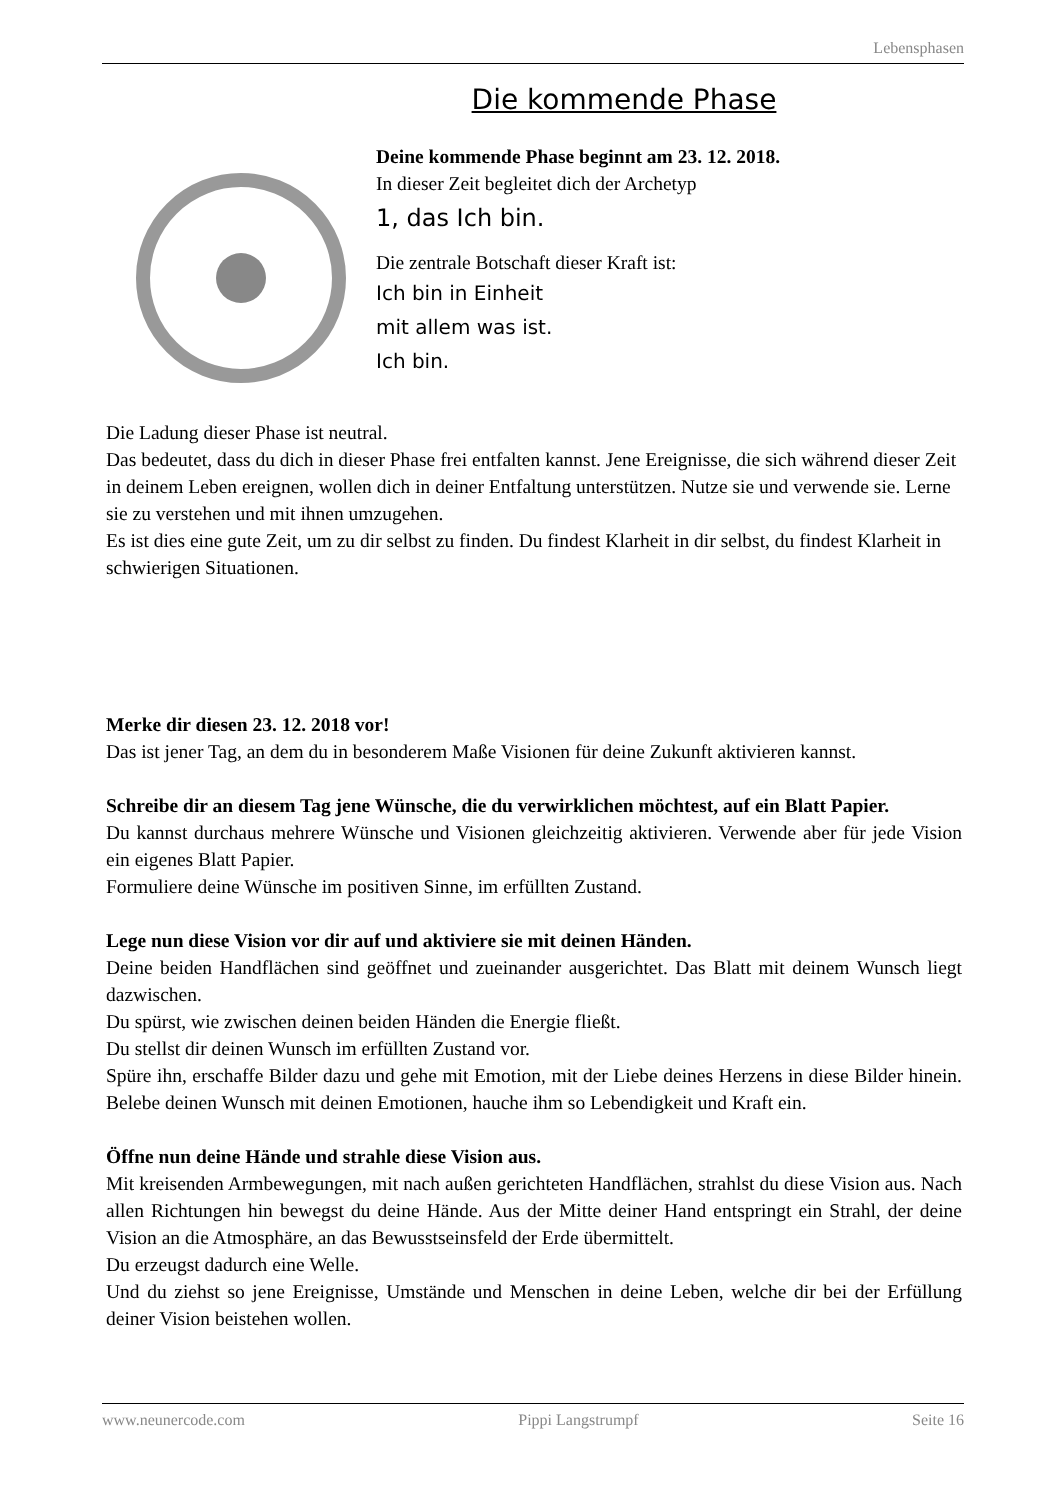Lebensphasen
Die kommende Phase
Deine kommende Phase beginnt am 23. 12. 2018.
In dieser Zeit begleitet dich der Archetyp
1, das Ich bin.
Die zentrale Botschaft dieser Kraft ist:
Ich bin in Einheit
mit allem was ist.
Ich bin.
Die Ladung dieser Phase ist neutral.
Das bedeutet, dass du dich in dieser Phase frei entfalten kannst. Jene Ereignisse, die sich während dieser Zeit in deinem Leben ereignen, wollen dich in deiner Entfaltung unterstützen. Nutze sie und verwende sie. Lerne sie zu verstehen und mit ihnen umzugehen.
Es ist dies eine gute Zeit, um zu dir selbst zu finden. Du findest Klarheit in dir selbst, du findest Klarheit in schwierigen Situationen.
Merke dir diesen 23. 12. 2018 vor!
Das ist jener Tag, an dem du in besonderem Maße Visionen für deine Zukunft aktivieren kannst.
Schreibe dir an diesem Tag jene Wünsche, die du verwirklichen möchtest, auf ein Blatt Papier.
Du kannst durchaus mehrere Wünsche und Visionen gleichzeitig aktivieren. Verwende aber für jede Vision ein eigenes Blatt Papier.
Formuliere deine Wünsche im positiven Sinne, im erfüllten Zustand.
Lege nun diese Vision vor dir auf und aktiviere sie mit deinen Händen.
Deine beiden Handflächen sind geöffnet und zueinander ausgerichtet. Das Blatt mit deinem Wunsch liegt dazwischen.
Du spürst, wie zwischen deinen beiden Händen die Energie fließt.
Du stellst dir deinen Wunsch im erfüllten Zustand vor.
Spüre ihn, erschaffe Bilder dazu und gehe mit Emotion, mit der Liebe deines Herzens in diese Bilder hinein. Belebe deinen Wunsch mit deinen Emotionen, hauche ihm so Lebendigkeit und Kraft ein.
Öffne nun deine Hände und strahle diese Vision aus.
Mit kreisenden Armbewegungen, mit nach außen gerichteten Handflächen, strahlst du diese Vision aus. Nach allen Richtungen hin bewegst du deine Hände. Aus der Mitte deiner Hand entspringt ein Strahl, der deine Vision an die Atmosphäre, an das Bewusstseinsfeld der Erde übermittelt.
Du erzeugst dadurch eine Welle.
Und du ziehst so jene Ereignisse, Umstände und Menschen in deine Leben, welche dir bei der Erfüllung deiner Vision beistehen wollen.
www.neunercode.com Pippi Langstrumpf Seite 16